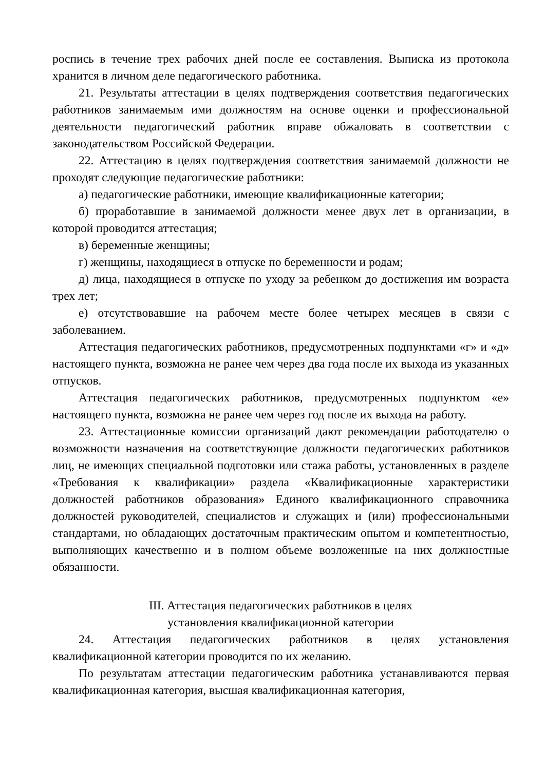роспись в течение трех рабочих дней после ее составления. Выписка из протокола хранится в личном деле педагогического работника.
21. Результаты аттестации в целях подтверждения соответствия педагогических работников занимаемым ими должностям на основе оценки и профессиональной деятельности педагогический работник вправе обжаловать в соответствии с законодательством Российской Федерации.
22. Аттестацию в целях подтверждения соответствия занимаемой должности не проходят следующие педагогические работники:
а) педагогические работники, имеющие квалификационные категории;
б) проработавшие в занимаемой должности менее двух лет в организации, в которой проводится аттестация;
в) беременные женщины;
г) женщины, находящиеся в отпуске по беременности и родам;
д) лица, находящиеся в отпуске по уходу за ребенком до достижения им возраста трех лет;
е) отсутствовавшие на рабочем месте более четырех месяцев в связи с заболеванием.
Аттестация педагогических работников, предусмотренных подпунктами «г» и «д» настоящего пункта, возможна не ранее чем через два года после их выхода из указанных отпусков.
Аттестация педагогических работников, предусмотренных подпунктом «е» настоящего пункта, возможна не ранее чем через год после их выхода на работу.
23. Аттестационные комиссии организаций дают рекомендации работодателю о возможности назначения на соответствующие должности педагогических работников лиц, не имеющих специальной подготовки или стажа работы, установленных в разделе «Требования к квалификации» раздела «Квалификационные характеристики должностей работников образования» Единого квалификационного справочника должностей руководителей, специалистов и служащих и (или) профессиональными стандартами, но обладающих достаточным практическим опытом и компетентностью, выполняющих качественно и в полном объеме возложенные на них должностные обязанности.
III. Аттестация педагогических работников в целях
установления квалификационной категории
24. Аттестация педагогических работников в целях установления квалификационной категории проводится по их желанию.
По результатам аттестации педагогическим работника устанавливаются первая квалификационная категория, высшая квалификационная категория,